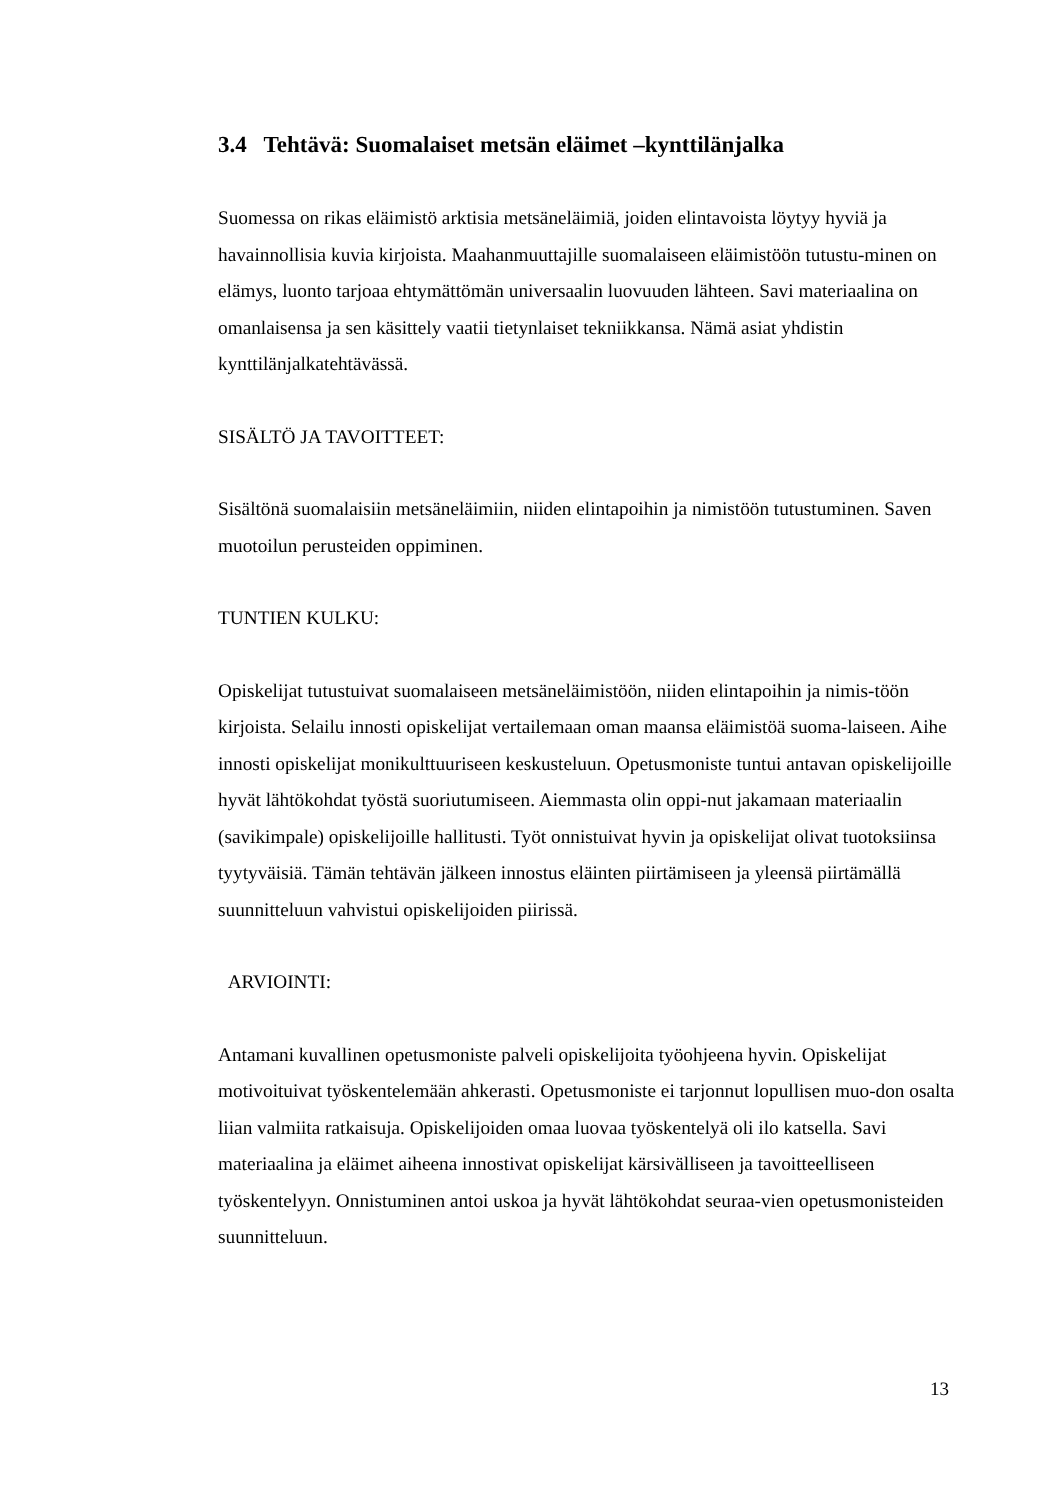3.4 Tehtävä: Suomalaiset metsän eläimet –kynttilänjalka
Suomessa on rikas eläimistö arktisia metsäneläimiä, joiden elintavoista löytyy hyviä ja havainnollisia kuvia kirjoista. Maahanmuuttajille suomalaiseen eläimistöön tutustu-minen on elämys, luonto tarjoaa ehtymättömän universaalin luovuuden lähteen. Savi materiaalina on omanlaisensa ja sen käsittely vaatii tietynlaiset tekniikkansa. Nämä asiat yhdistin kynttilänjalkatehtävässä.
SISÄLTÖ JA TAVOITTEET:
Sisältönä suomalaisiin metsäneläimiin, niiden elintapoihin ja nimistöön tutustuminen. Saven muotoilun perusteiden oppiminen.
TUNTIEN KULKU:
Opiskelijat tutustuivat suomalaiseen metsäneläimistöön, niiden elintapoihin ja nimis-töön kirjoista. Selailu innosti opiskelijat vertailemaan oman maansa eläimistöä suoma-laiseen. Aihe innosti opiskelijat monikulttuuriseen keskusteluun. Opetusmoniste tuntui antavan opiskelijoille hyvät lähtökohdat työstä suoriutumiseen. Aiemmasta olin oppi-nut jakamaan materiaalin (savikimpale) opiskelijoille hallitusti. Työt onnistuivat hyvin ja opiskelijat olivat tuotoksiinsa tyytyväisiä. Tämän tehtävän jälkeen innostus eläinten piirtämiseen ja yleensä piirtämällä suunnitteluun vahvistui opiskelijoiden piirissä.
ARVIOINTI:
Antamani kuvallinen opetusmoniste palveli opiskelijoita työohjeena hyvin. Opiskelijat motivoituivat työskentelemään ahkerasti. Opetusmoniste ei tarjonnut lopullisen muo-don osalta liian valmiita ratkaisuja. Opiskelijoiden omaa luovaa työskentelyä oli ilo katsella. Savi materiaalina ja eläimet aiheena innostivat opiskelijat kärsivälliseen ja tavoitteelliseen työskentelyyn. Onnistuminen antoi uskoa ja hyvät lähtökohdat seuraa-vien opetusmonisteiden suunnitteluun.
13